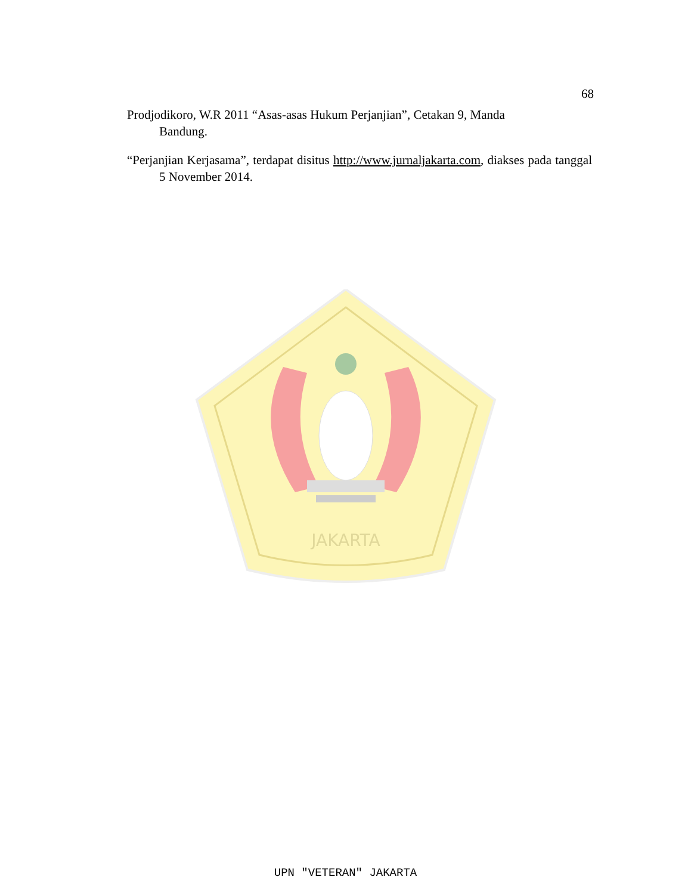68
Prodjodikoro, W.R 2011 “Asas-asas Hukum Perjanjian”, Cetakan 9, Manda
Bandung.
“Perjanjian Kerjasama”, terdapat disitus http://www.jurnaljakarta.com, diakses pada tanggal 5 November 2014.
JAKARTA
UPN "VETERAN" JAKARTA